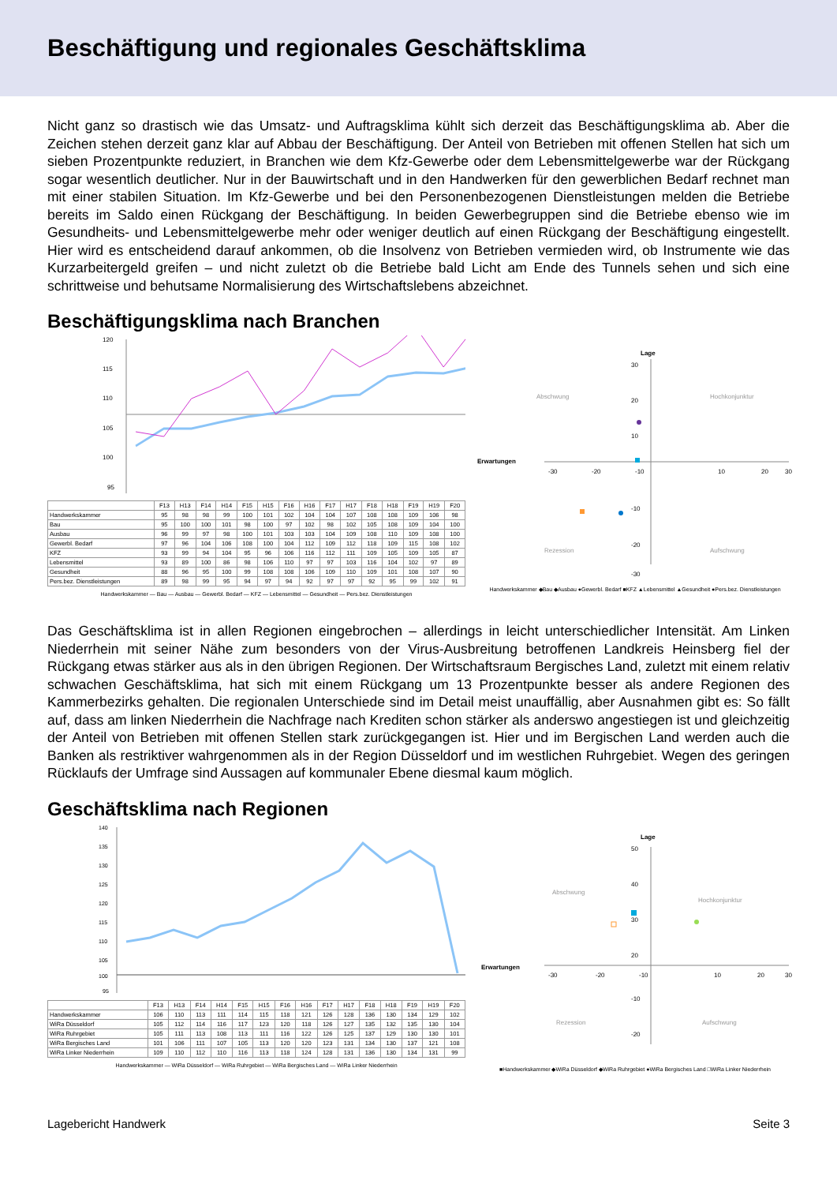Beschäftigung und regionales Geschäftsklima
Nicht ganz so drastisch wie das Umsatz- und Auftragsklima kühlt sich derzeit das Beschäftigungsklima ab. Aber die Zeichen stehen derzeit ganz klar auf Abbau der Beschäftigung. Der Anteil von Betrieben mit offenen Stellen hat sich um sieben Prozentpunkte reduziert, in Branchen wie dem Kfz-Gewerbe oder dem Lebensmittelgewerbe war der Rückgang sogar wesentlich deutlicher. Nur in der Bauwirtschaft und in den Handwerken für den gewerblichen Bedarf rechnet man mit einer stabilen Situation. Im Kfz-Gewerbe und bei den Personenbezogenen Dienstleistungen melden die Betriebe bereits im Saldo einen Rückgang der Beschäftigung. In beiden Gewerbegruppen sind die Betriebe ebenso wie im Gesundheits- und Lebensmittelgewerbe mehr oder weniger deutlich auf einen Rückgang der Beschäftigung eingestellt. Hier wird es entscheidend darauf ankommen, ob die Insolvenz von Betrieben vermieden wird, ob Instrumente wie das Kurzarbeitergeld greifen – und nicht zuletzt ob die Betriebe bald Licht am Ende des Tunnels sehen und sich eine schrittweise und behutsame Normalisierung des Wirtschaftslebens abzeichnet.
Beschäftigungsklima nach Branchen
120
115
110
105
100
95
| | F13 | H13 | F14 | H14 | F15 | H15 | F16 | H16 | F17 | H17 | F18 | H18 | F19 | H19 | F20 |
| --- | --- | --- | --- | --- | --- | --- | --- | --- | --- | --- | --- | --- | --- | --- | --- |
| Handwerkskammer | 95 | 98 | 98 | 99 | 100 | 101 | 102 | 104 | 104 | 107 | 108 | 108 | 109 | 106 | 98 |
| Bau | 95 | 100 | 100 | 101 | 98 | 100 | 97 | 102 | 98 | 102 | 105 | 108 | 109 | 104 | 100 |
| Ausbau | 96 | 99 | 97 | 98 | 100 | 101 | 103 | 103 | 104 | 109 | 108 | 110 | 109 | 108 | 100 |
| Gewerbl. Bedarf | 97 | 96 | 104 | 106 | 108 | 100 | 104 | 112 | 109 | 112 | 118 | 109 | 115 | 108 | 102 |
| KFZ | 93 | 99 | 94 | 104 | 95 | 96 | 106 | 116 | 112 | 111 | 109 | 105 | 109 | 105 | 87 |
| Lebensmittel | 93 | 89 | 100 | 86 | 98 | 106 | 110 | 97 | 97 | 103 | 116 | 104 | 102 | 97 | 89 |
| Gesundheit | 88 | 96 | 95 | 100 | 99 | 108 | 108 | 106 | 109 | 110 | 109 | 101 | 108 | 107 | 90 |
| Pers.bez. Dienstleistungen | 89 | 98 | 99 | 95 | 94 | 97 | 94 | 92 | 97 | 97 | 92 | 95 | 99 | 102 | 91 |
Handwerkskammer — Bau — Ausbau — Gewerbl. Bedarf — KFZ — Lebensmittel — Gesundheit — Pers.bez. Dienstleistungen
Lage
Erwartungen
Abschwung
Hochkonjunktur
Rezession
Aufschwung
30
20
10
-10
-20
-30
-30
-20
-10
10
20
30
Handwerkskammer ◆Bau ◆Ausbau ●Gewerbl. Bedarf ■KFZ ▲Lebensmittel ▲Gesundheit ●Pers.bez. Dienstleistungen
Das Geschäftsklima ist in allen Regionen eingebrochen – allerdings in leicht unterschiedlicher Intensität. Am Linken Niederrhein mit seiner Nähe zum besonders von der Virus-Ausbreitung betroffenen Landkreis Heinsberg fiel der Rückgang etwas stärker aus als in den übrigen Regionen. Der Wirtschaftsraum Bergisches Land, zuletzt mit einem relativ schwachen Geschäftsklima, hat sich mit einem Rückgang um 13 Prozentpunkte besser als andere Regionen des Kammerbezirks gehalten. Die regionalen Unterschiede sind im Detail meist unauffällig, aber Ausnahmen gibt es: So fällt auf, dass am linken Niederrhein die Nachfrage nach Krediten schon stärker als anderswo angestiegen ist und gleichzeitig der Anteil von Betrieben mit offenen Stellen stark zurückgegangen ist. Hier und im Bergischen Land werden auch die Banken als restriktiver wahrgenommen als in der Region Düsseldorf und im westlichen Ruhrgebiet. Wegen des geringen Rücklaufs der Umfrage sind Aussagen auf kommunaler Ebene diesmal kaum möglich.
Geschäftsklima nach Regionen
140
135
130
125
120
115
110
105
100
95
| | F13 | H13 | F14 | H14 | F15 | H15 | F16 | H16 | F17 | H17 | F18 | H18 | F19 | H19 | F20 |
| --- | --- | --- | --- | --- | --- | --- | --- | --- | --- | --- | --- | --- | --- | --- | --- |
| Handwerkskammer | 106 | 110 | 113 | 111 | 114 | 115 | 118 | 121 | 126 | 128 | 136 | 130 | 134 | 129 | 102 |
| WiRa Düsseldorf | 105 | 112 | 114 | 116 | 117 | 123 | 120 | 118 | 126 | 127 | 135 | 132 | 135 | 130 | 104 |
| WiRa Ruhrgebiet | 105 | 111 | 113 | 108 | 113 | 111 | 116 | 122 | 126 | 125 | 137 | 129 | 130 | 130 | 101 |
| WiRa Bergisches Land | 101 | 106 | 111 | 107 | 105 | 113 | 120 | 120 | 123 | 131 | 134 | 130 | 137 | 121 | 108 |
| WiRa Linker Niederrhein | 109 | 110 | 112 | 110 | 116 | 113 | 118 | 124 | 128 | 131 | 136 | 130 | 134 | 131 | 99 |
Handwerkskammer — WiRa Düsseldorf — WiRa Ruhrgebiet — WiRa Bergisches Land — WiRa Linker Niederrhein
Lage
Erwartungen
Abschwung
Hochkonjunktur
Rezession
Aufschwung
50
40
30
20
-10
-20
-30
-20
-10
10
20
30
■Handwerkskammer ◆WiRa Düsseldorf ◆WiRa Ruhrgebiet ●WiRa Bergisches Land □WiRa Linker Niederrhein
Lagebericht Handwerk Seite 3